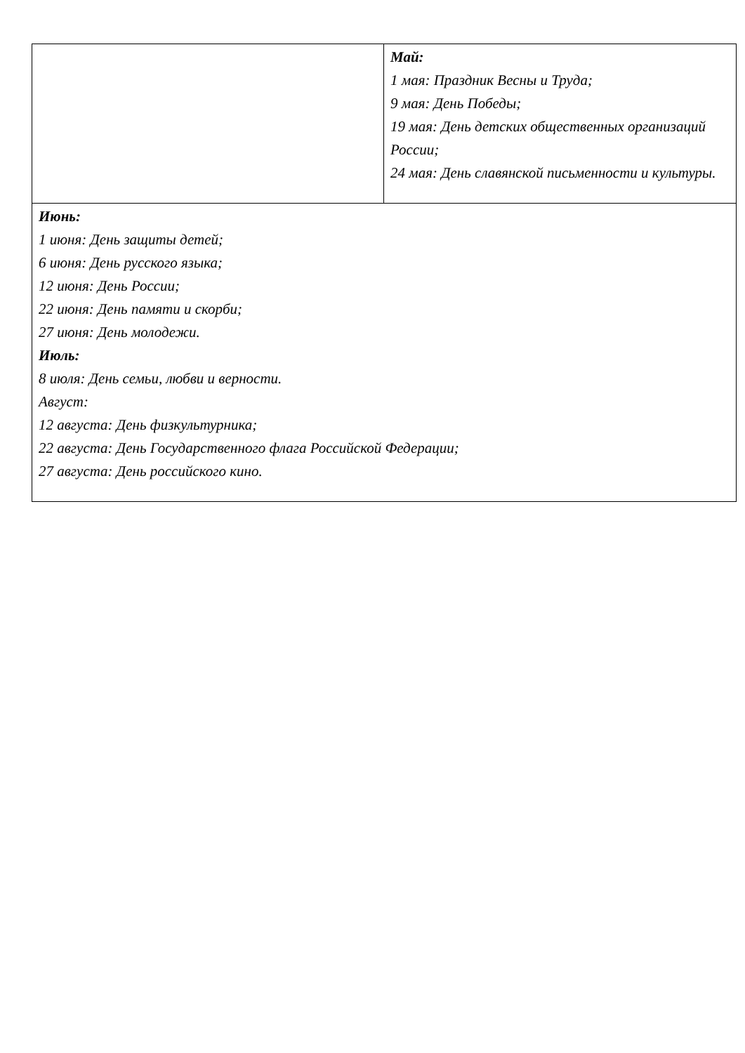| | Май: 1 мая: Праздник Весны и Труда; 9 мая: День Победы; 19 мая: День детских общественных организаций России; 24 мая: День славянской письменности и культуры. |
| Июнь: 1 июня: День защиты детей; 6 июня: День русского языка; 12 июня: День России; 22 июня: День памяти и скорби; 27 июня: День молодежи. Июль: 8 июля: День семьи, любви и верности. Август: 12 августа: День физкультурника; 22 августа: День Государственного флага Российской Федерации; 27 августа: День российского кино. | |